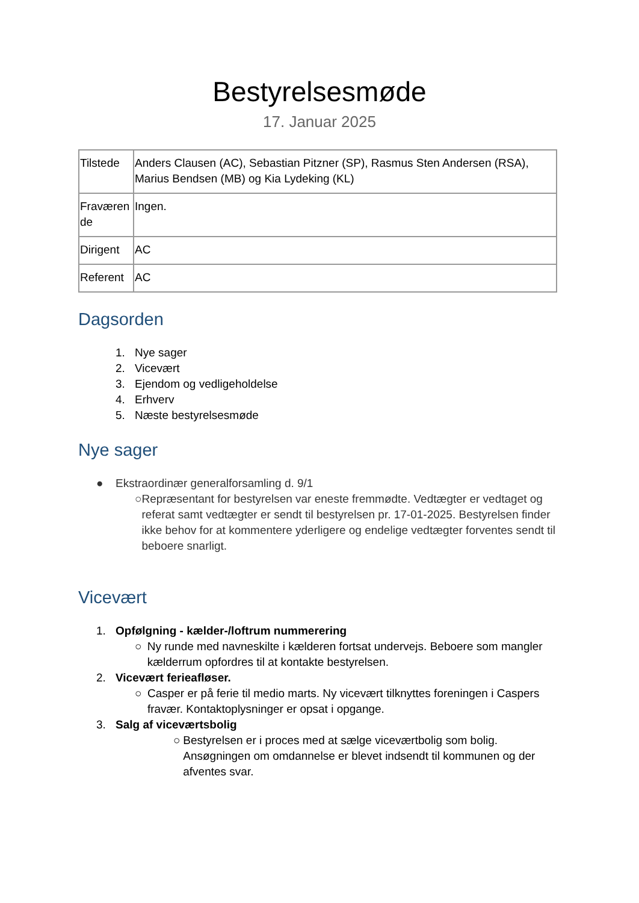Bestyrelsesmøde
17. Januar 2025
| Tilstede | Anders Clausen (AC), Sebastian Pitzner (SP), Rasmus Sten Andersen (RSA), Marius Bendsen (MB) og Kia Lydeking (KL) |
| Fraværen de | Ingen. |
| Dirigent | AC |
| Referent | AC |
Dagsorden
1. Nye sager
2. Vicevært
3. Ejendom og vedligeholdelse
4. Erhverv
5. Næste bestyrelsesmøde
Nye sager
● Ekstraordinær generalforsamling d. 9/1
○ Repræsentant for bestyrelsen var eneste fremmødte. Vedtægter er vedtaget og referat samt vedtægter er sendt til bestyrelsen pr. 17-01-2025. Bestyrelsen finder ikke behov for at kommentere yderligere og endelige vedtægter forventes sendt til beboere snarligt.
Vicevært
1. Opfølgning - kælder-/loftrum nummerering
○ Ny runde med navneskilte i kælderen fortsat undervejs. Beboere som mangler kælderrum opfordres til at kontakte bestyrelsen.
2. Vicevært ferieafløser.
○ Casper er på ferie til medio marts. Ny vicevært tilknyttes foreningen i Caspers fravær. Kontaktoplysninger er opsat i opgange.
3. Salg af viceværtsbolig
○ Bestyrelsen er i proces med at sælge viceværtbolig som bolig. Ansøgningen om omdannelse er blevet indsendt til kommunen og der afventes svar.